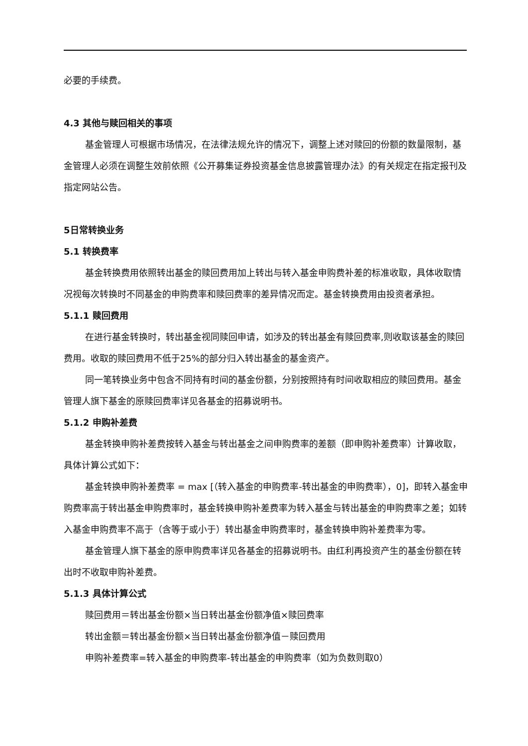必要的手续费。
4.3 其他与赎回相关的事项
基金管理人可根据市场情况，在法律法规允许的情况下，调整上述对赎回的份额的数量限制，基金管理人必须在调整生效前依照《公开募集证券投资基金信息披露管理办法》的有关规定在指定报刊及指定网站公告。
5日常转换业务
5.1 转换费率
基金转换费用依照转出基金的赎回费用加上转出与转入基金申购费补差的标准收取，具体收取情况视每次转换时不同基金的申购费率和赎回费率的差异情况而定。基金转换费用由投资者承担。
5.1.1 赎回费用
在进行基金转换时，转出基金视同赎回申请，如涉及的转出基金有赎回费率,则收取该基金的赎回费用。收取的赎回费用不低于25%的部分归入转出基金的基金资产。
同一笔转换业务中包含不同持有时间的基金份额，分别按照持有时间收取相应的赎回费用。基金管理人旗下基金的原赎回费率详见各基金的招募说明书。
5.1.2 申购补差费
基金转换申购补差费按转入基金与转出基金之间申购费率的差额（即申购补差费率）计算收取，具体计算公式如下：
基金转换申购补差费率 = max [（转入基金的申购费率-转出基金的申购费率），0]，即转入基金申购费率高于转出基金申购费率时，基金转换申购补差费率为转入基金与转出基金的申购费率之差；如转入基金申购费率不高于（含等于或小于）转出基金申购费率时，基金转换申购补差费率为零。
基金管理人旗下基金的原申购费率详见各基金的招募说明书。由红利再投资产生的基金份额在转出时不收取申购补差费。
5.1.3 具体计算公式
赎回费用＝转出基金份额×当日转出基金份额净值×赎回费率
转出金额＝转出基金份额×当日转出基金份额净值－赎回费用
申购补差费率=转入基金的申购费率-转出基金的申购费率（如为负数则取0）